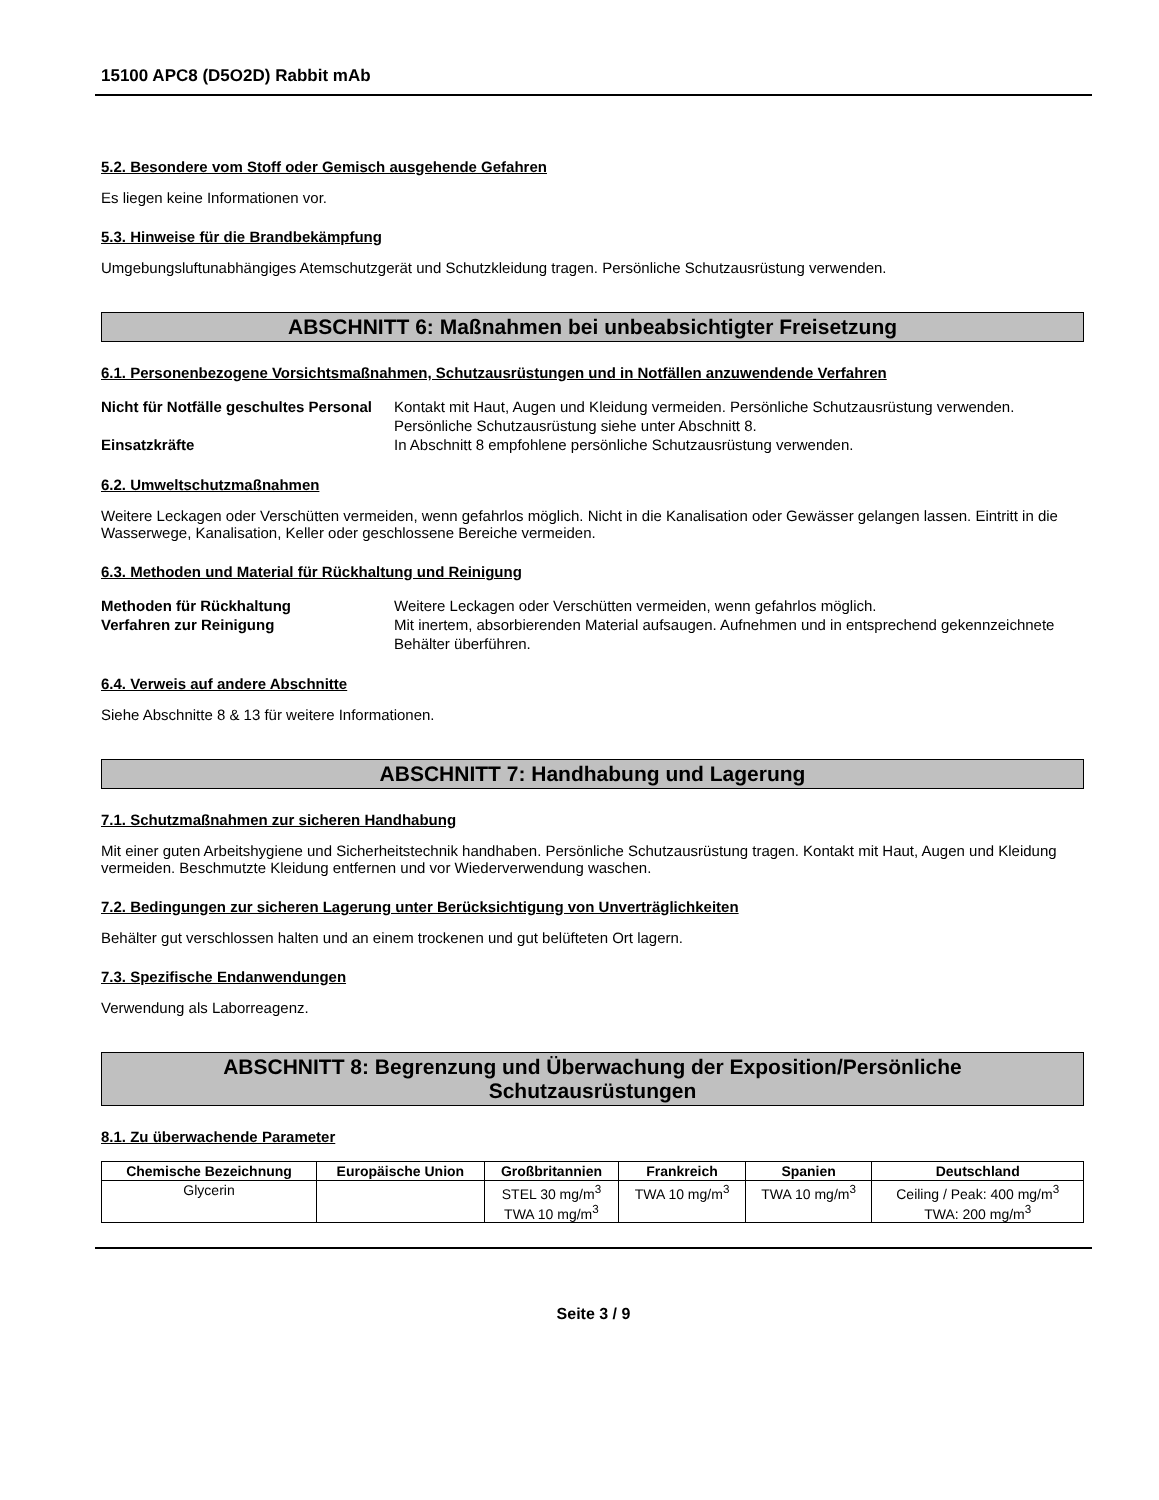15100 APC8 (D5O2D) Rabbit mAb
5.2. Besondere vom Stoff oder Gemisch ausgehende Gefahren
Es liegen keine Informationen vor.
5.3. Hinweise für die Brandbekämpfung
Umgebungsluftunabhängiges Atemschutzgerät und Schutzkleidung tragen. Persönliche Schutzausrüstung verwenden.
ABSCHNITT 6: Maßnahmen bei unbeabsichtigter Freisetzung
6.1. Personenbezogene Vorsichtsmaßnahmen, Schutzausrüstungen und in Notfällen anzuwendende Verfahren
Nicht für Notfälle geschultes Personal
Kontakt mit Haut, Augen und Kleidung vermeiden. Persönliche Schutzausrüstung verwenden. Persönliche Schutzausrüstung siehe unter Abschnitt 8.
Einsatzkräfte In Abschnitt 8 empfohlene persönliche Schutzausrüstung verwenden.
6.2. Umweltschutzmaßnahmen
Weitere Leckagen oder Verschütten vermeiden, wenn gefahrlos möglich. Nicht in die Kanalisation oder Gewässer gelangen lassen. Eintritt in die Wasserwege, Kanalisation, Keller oder geschlossene Bereiche vermeiden.
6.3. Methoden und Material für Rückhaltung und Reinigung
Methoden für Rückhaltung Weitere Leckagen oder Verschütten vermeiden, wenn gefahrlos möglich.
Verfahren zur Reinigung Mit inertem, absorbierenden Material aufsaugen. Aufnehmen und in entsprechend gekennzeichnete Behälter überführen.
6.4. Verweis auf andere Abschnitte
Siehe Abschnitte 8 & 13 für weitere Informationen.
ABSCHNITT 7: Handhabung und Lagerung
7.1. Schutzmaßnahmen zur sicheren Handhabung
Mit einer guten Arbeitshygiene und Sicherheitstechnik handhaben. Persönliche Schutzausrüstung tragen. Kontakt mit Haut, Augen und Kleidung vermeiden. Beschmutzte Kleidung entfernen und vor Wiederverwendung waschen.
7.2. Bedingungen zur sicheren Lagerung unter Berücksichtigung von Unverträglichkeiten
Behälter gut verschlossen halten und an einem trockenen und gut belüfteten Ort lagern.
7.3. Spezifische Endanwendungen
Verwendung als Laborreagenz.
ABSCHNITT 8: Begrenzung und Überwachung der Exposition/Persönliche
Schutzausrüstungen
8.1. Zu überwachende Parameter
| Chemische Bezeichnung | Europäische Union | Großbritannien | Frankreich | Spanien | Deutschland |
| --- | --- | --- | --- | --- | --- |
| Glycerin | | STEL 30 mg/m<sup>3</sup> TWA 10 mg/m<sup>3</sup> | TWA 10 mg/m<sup>3</sup> | TWA 10 mg/m<sup>3</sup> | Ceiling / Peak: 400 mg/m<sup>3</sup> TWA: 200 mg/m<sup>3</sup> |
Seite 3 / 9